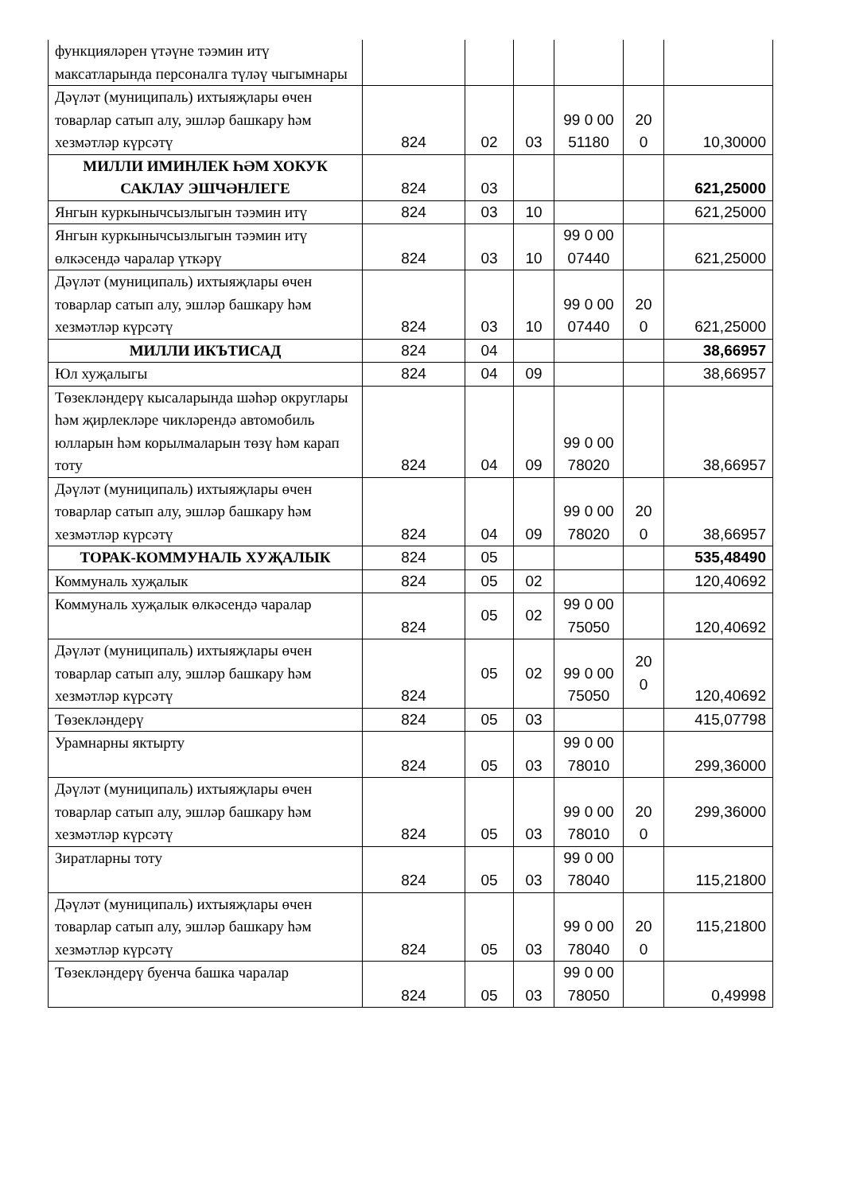| функцияләрен үтәүне тәэмин итү максатларында персоналга түләү чыгымнары | | | | | | |
| Дәүләт (муниципаль) ихтыяҗлары өчен товарлар сатып алу, эшләр башкару һәм хезмәтләр күрсәтү | 824 | 02 | 03 | 99 0 00 51180 | 20 0 | 10,30000 |
| МИЛЛИ ИМИНЛЕК ҺӘМ ХОКУК САКЛАУ ЭШЧӘНЛЕГЕ | 824 | 03 | | | | 621,25000 |
| Янгын куркынычсызлыгын тәэмин итү | 824 | 03 | 10 | | | 621,25000 |
| Янгын куркынычсызлыгын тәэмин итү өлкәсендә чаралар үткәрү | 824 | 03 | 10 | 99 0 00 07440 | | 621,25000 |
| Дәүләт (муниципаль) ихтыяҗлары өчен товарлар сатып алу, эшләр башкару һәм хезмәтләр күрсәтү | 824 | 03 | 10 | 99 0 00 07440 | 20 0 | 621,25000 |
| МИЛЛИ ИКЪТИСАД | 824 | 04 | | | | 38,66957 |
| Юл хуҗалыгы | 824 | 04 | 09 | | | 38,66957 |
| Төзекләндерү кысаларында шәһәр округлары һәм җирлекләре чикләрендә автомобиль юлларын һәм корылмаларын төзү һәм карап тоту | 824 | 04 | 09 | 99 0 00 78020 | | 38,66957 |
| Дәүләт (муниципаль) ихтыяҗлары өчен товарлар сатып алу, эшләр башкару һәм хезмәтләр күрсәтү | 824 | 04 | 09 | 99 0 00 78020 | 20 0 | 38,66957 |
| ТОРАК-КОММУНАЛЬ ХУҖАЛЫК | 824 | 05 | | | | 535,48490 |
| Коммуналь хуҗалык | 824 | 05 | 02 | | | 120,40692 |
| Коммуналь хуҗалык өлкәсендә чаралар | 824 | 05 | 02 | 99 0 00 75050 | | 120,40692 |
| Дәүләт (муниципаль) ихтыяҗлары өчен товарлар сатып алу, эшләр башкару һәм хезмәтләр күрсәтү | 824 | 05 | 02 | 99 0 00 75050 | 20 0 | 120,40692 |
| Төзекләндерү | 824 | 05 | 03 | | | 415,07798 |
| Урамнарны яктырту | 824 | 05 | 03 | 99 0 00 78010 | | 299,36000 |
| Дәүләт (муниципаль) ихтыяҗлары өчен товарлар сатып алу, эшләр башкару һәм хезмәтләр күрсәтү | 824 | 05 | 03 | 99 0 00 78010 | 20 0 | 299,36000 |
| Зиратларны тоту | 824 | 05 | 03 | 99 0 00 78040 | | 115,21800 |
| Дәүләт (муниципаль) ихтыяҗлары өчен товарлар сатып алу, эшләр башкару һәм хезмәтләр күрсәтү | 824 | 05 | 03 | 99 0 00 78040 | 20 0 | 115,21800 |
| Төзекләндерү буенча башка чаралар | 824 | 05 | 03 | 99 0 00 78050 | | 0,49998 |